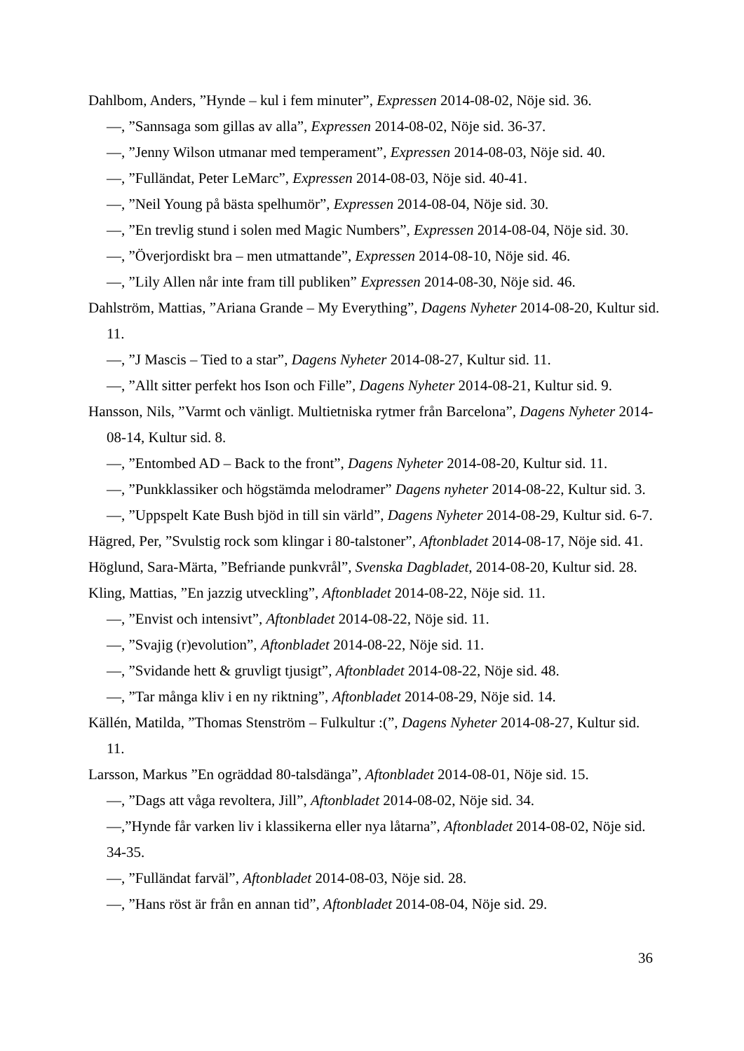Dahlbom, Anders, ”Hynde – kul i fem minuter”, Expressen 2014-08-02, Nöje sid. 36.
—, ”Sannsaga som gillas av alla”, Expressen 2014-08-02, Nöje sid. 36-37.
—, ”Jenny Wilson utmanar med temperament”, Expressen 2014-08-03, Nöje sid. 40.
—, ”Fulländat, Peter LeMarc”, Expressen 2014-08-03, Nöje sid. 40-41.
—, ”Neil Young på bästa spelhumör”, Expressen 2014-08-04, Nöje sid. 30.
—, ”En trevlig stund i solen med Magic Numbers”, Expressen 2014-08-04, Nöje sid. 30.
—, ”Överjordiskt bra – men utmattande”, Expressen 2014-08-10, Nöje sid. 46.
—, ”Lily Allen når inte fram till publiken” Expressen 2014-08-30, Nöje sid. 46.
Dahlström, Mattias, ”Ariana Grande – My Everything”, Dagens Nyheter 2014-08-20, Kultur sid. 11.
—, ”J Mascis – Tied to a star”, Dagens Nyheter 2014-08-27, Kultur sid. 11.
—, ”Allt sitter perfekt hos Ison och Fille”, Dagens Nyheter 2014-08-21, Kultur sid. 9.
Hansson, Nils, ”Varmt och vänligt. Multietniska rytmer från Barcelona”, Dagens Nyheter 2014-08-14, Kultur sid. 8.
—, ”Entombed AD – Back to the front”, Dagens Nyheter 2014-08-20, Kultur sid. 11.
—, ”Punkklassiker och högstämda melodramer” Dagens nyheter 2014-08-22, Kultur sid. 3.
—, ”Uppspelt Kate Bush bjöd in till sin värld”, Dagens Nyheter 2014-08-29, Kultur sid. 6-7.
Hägred, Per, ”Svulstig rock som klingar i 80-talstoner”, Aftonbladet 2014-08-17, Nöje sid. 41.
Höglund, Sara-Märta, ”Befriande punkvrål”, Svenska Dagbladet, 2014-08-20, Kultur sid. 28.
Kling, Mattias, ”En jazzig utveckling”, Aftonbladet 2014-08-22, Nöje sid. 11.
—, ”Envist och intensivt”, Aftonbladet 2014-08-22, Nöje sid. 11.
—, ”Svajig (r)evolution”, Aftonbladet 2014-08-22, Nöje sid. 11.
—, ”Svidande hett & gruvligt tjusigt”, Aftonbladet 2014-08-22, Nöje sid. 48.
—, ”Tar många kliv i en ny riktning”, Aftonbladet 2014-08-29, Nöje sid. 14.
Källén, Matilda, ”Thomas Stenström – Fulkultur :(”, Dagens Nyheter 2014-08-27, Kultur sid. 11.
Larsson, Markus ”En ogräddad 80-talsdänga”, Aftonbladet 2014-08-01, Nöje sid. 15.
—, ”Dags att våga revoltera, Jill”, Aftonbladet 2014-08-02, Nöje sid. 34.
—,”Hynde får varken liv i klassikerna eller nya låtarna”, Aftonbladet 2014-08-02, Nöje sid. 34-35.
—, ”Fulländat farväl”, Aftonbladet 2014-08-03, Nöje sid. 28.
—, ”Hans röst är från en annan tid”, Aftonbladet 2014-08-04, Nöje sid. 29.
36